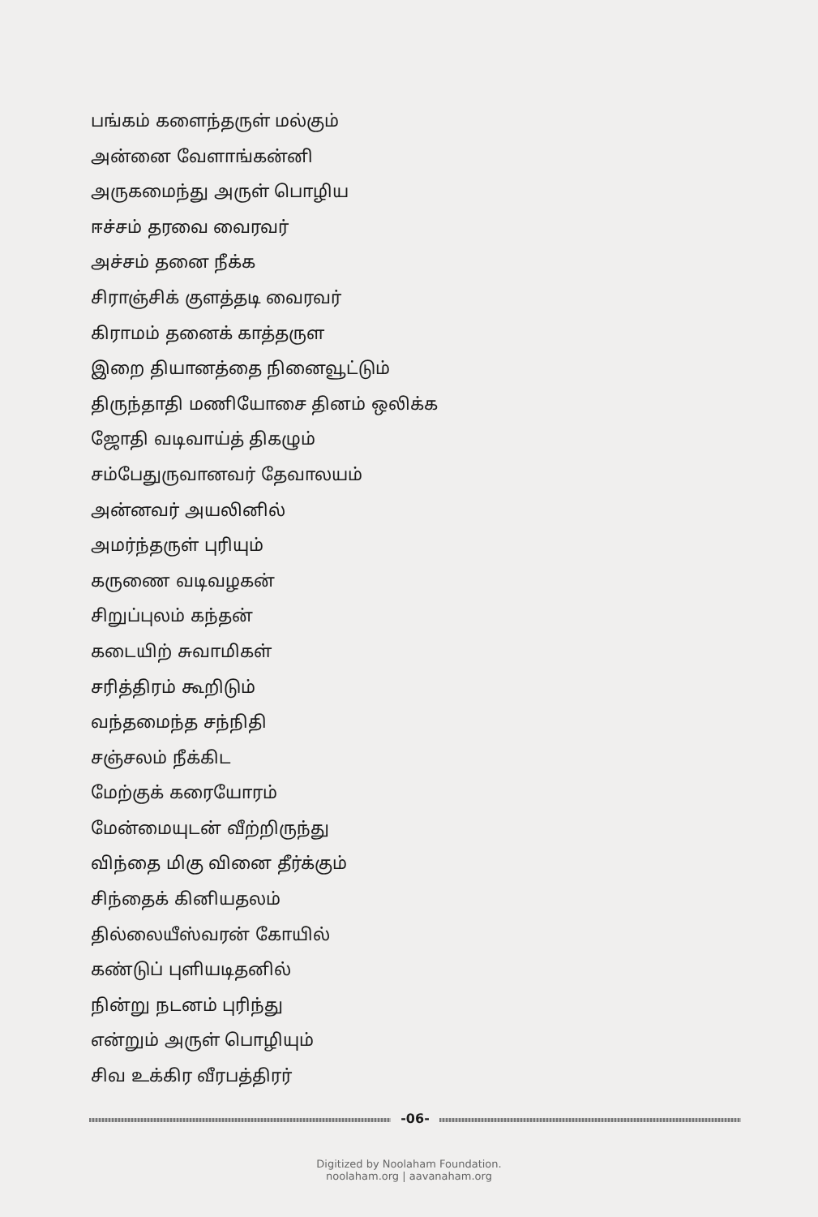பங்கம் களைந்தருள் மல்கும்
அன்னை வேளாங்கன்னி
அருகமைந்து அருள் பொழிய
ஈச்சம் தரவை வைரவர்
அச்சம் தனை நீக்க
சிராஞ்சிக் குளத்தடி வைரவர்
கிராமம் தனைக் காத்தருள
இறை தியானத்தை நினைவூட்டும்
திருந்தாதி மணியோசை தினம் ஒலிக்க
ஜோதி வடிவாய்த் திகழும்
சம்பேதுருவானவர் தேவாலயம்
அன்னவர் அயலினில்
அமர்ந்தருள் புரியும்
கருணை வடிவழகன்
சிறுப்புலம் கந்தன்
கடையிற் சுவாமிகள்
சரித்திரம் கூறிடும்
வந்தமைந்த சந்நிதி
சஞ்சலம் நீக்கிட
மேற்குக் கரையோரம்
மேன்மையுடன் வீற்றிருந்து
விந்தை மிகு வினை தீர்க்கும்
சிந்தைக் கினியதலம்
தில்லையீஸ்வரன் கோயில்
கண்டுப் புளியடிதனில்
நின்று நடனம் புரிந்து
என்றும் அருள் பொழியும்
சிவ உக்கிர வீரபத்திரர்
-06-
Digitized by Noolaham Foundation.
noolaham.org | aavanaham.org